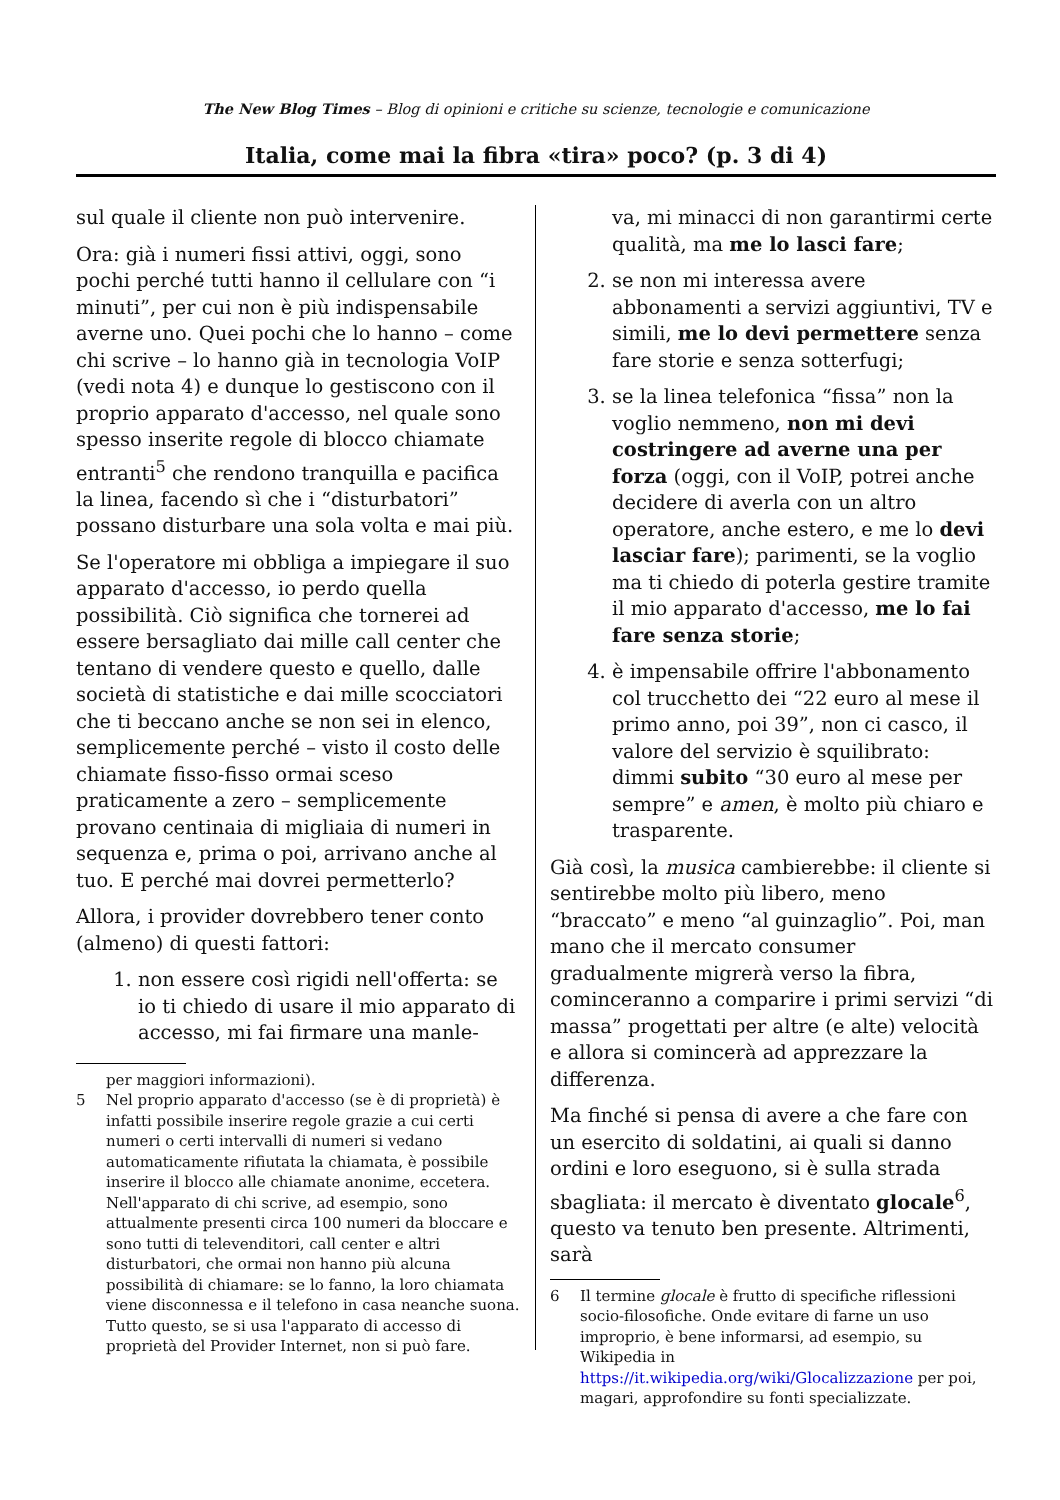The New Blog Times – Blog di opinioni e critiche su scienze, tecnologie e comunicazione
Italia, come mai la fibra «tira» poco? (p. 3 di 4)
sul quale il cliente non può intervenire.
Ora: già i numeri fissi attivi, oggi, sono pochi perché tutti hanno il cellulare con “i minuti”, per cui non è più indispensabile averne uno. Quei pochi che lo hanno – come chi scrive – lo hanno già in tecnologia VoIP (vedi nota 4) e dunque lo gestiscono con il proprio apparato d'accesso, nel quale sono spesso inserite regole di blocco chiamate entranti<sup>5</sup> che rendono tranquilla e pacifica la linea, facendo sì che i “disturbatori” possano disturbare una sola volta e mai più.
Se l'operatore mi obbliga a impiegare il suo apparato d'accesso, io perdo quella possibilità. Ciò significa che tornerei ad essere bersagliato dai mille call center che tentano di vendere questo e quello, dalle società di statistiche e dai mille scocciatori che ti beccano anche se non sei in elenco, semplicemente perché – visto il costo delle chiamate fisso-fisso ormai sceso praticamente a zero – semplicemente provano centinaia di migliaia di numeri in sequenza e, prima o poi, arrivano anche al tuo. E perché mai dovrei permetterlo?
Allora, i provider dovrebbero tener conto (almeno) di questi fattori:
1. non essere così rigidi nell'offerta: se io ti chiedo di usare il mio apparato di accesso, mi fai firmare una manle-
per maggiori informazioni).
5 Nel proprio apparato d'accesso (se è di proprietà) è infatti possibile inserire regole grazie a cui certi numeri o certi intervalli di numeri si vedano automaticamente rifiutata la chiamata, è possibile inserire il blocco alle chiamate anonime, eccetera. Nell'apparato di chi scrive, ad esempio, sono attualmente presenti circa 100 numeri da bloccare e sono tutti di televenditori, call center e altri disturbatori, che ormai non hanno più alcuna possibilità di chiamare: se lo fanno, la loro chiamata viene disconnessa e il telefono in casa neanche suona. Tutto questo, se si usa l'apparato di accesso di proprietà del Provider Internet, non si può fare.
va, mi minacci di non garantirmi certe qualità, ma me lo lasci fare;
2. se non mi interessa avere abbonamenti a servizi aggiuntivi, TV e simili, me lo devi permettere senza fare storie e senza sotterfugi;
3. se la linea telefonica “fissa” non la voglio nemmeno, non mi devi costringere ad averne una per forza (oggi, con il VoIP, potrei anche decidere di averla con un altro operatore, anche estero, e me lo devi lasciar fare); parimenti, se la voglio ma ti chiedo di poterla gestire tramite il mio apparato d'accesso, me lo fai fare senza storie;
4. è impensabile offrire l'abbonamento col trucchetto dei “22 euro al mese il primo anno, poi 39”, non ci casco, il valore del servizio è squilibrato: dimmi subito “30 euro al mese per sempre” e amen, è molto più chiaro e trasparente.
Già così, la musica cambierebbe: il cliente si sentirebbe molto più libero, meno “braccato” e meno “al guinzaglio”. Poi, man mano che il mercato consumer gradualmente migrerà verso la fibra, cominceranno a comparire i primi servizi “di massa” progettati per altre (e alte) velocità e allora si comincerà ad apprezzare la differenza.
Ma finché si pensa di avere a che fare con un esercito di soldatini, ai quali si danno ordini e loro eseguono, si è sulla strada sbagliata: il mercato è diventato glocale<sup>6</sup>, questo va tenuto ben presente. Altrimenti, sarà
6 Il termine glocale è frutto di specifiche riflessioni socio-filosofiche. Onde evitare di farne un uso improprio, è bene informarsi, ad esempio, su Wikipedia in https://it.wikipedia.org/wiki/Glocalizzazione per poi, magari, approfondire su fonti specializzate.